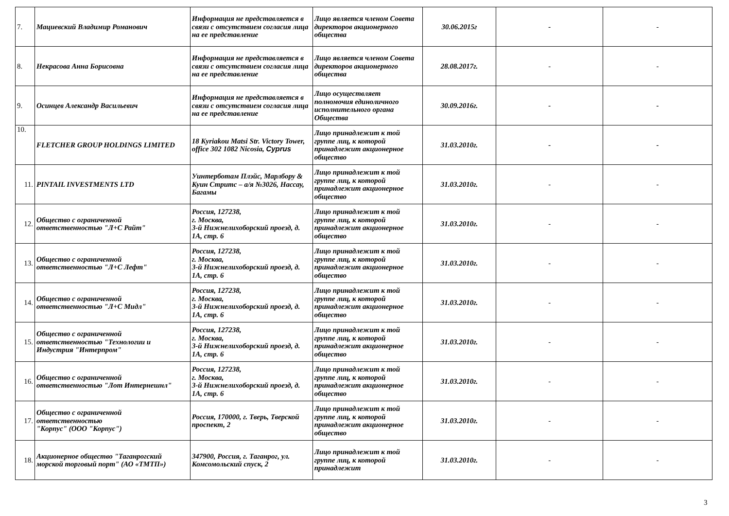| 7. | Мациевский Владимир Романович | Информация не представляется в связи с отсутствием согласия лица на ее представление | Лицо является членом Совета директоров акционерного общества | 30.06.2015г | - | - |
| 8. | Некрасова Анна Борисовна | Информация не представляется в связи с отсутствием согласия лица на ее представление | Лицо является членом Совета директоров акционерного общества | 28.08.2017г. | - | - |
| 9. | Осинцев Александр Васильевич | Информация не представляется в связи с отсутствием согласия лица на ее представление | Лицо осуществляет полномочия единоличного исполнительного органа Общества | 30.09.2016г. | - | - |
| 10. | FLETCHER GROUP HOLDINGS LIMITED | 18 Kyriakou Matsi Str. Victory Tower, office 302 1082 Nicosia, Cyprus | Лицо принадлежит к той группе лиц, к которой принадлежит акционерное общество | 31.03.2010г. | - | - |
| 11. | PINTAIL INVESTMENTS LTD | Уинтерботам Плэйс, Марлбору & Куин Стритс – а/я №3026, Нассау, Багамы | Лицо принадлежит к той группе лиц, к которой принадлежит акционерное общество | 31.03.2010г. | - | - |
| 12. | Общество с ограниченной ответственностью "Л+С Райт" | Россия, 127238, г. Москва, 3-й Нижнелихоборский проезд, д. 1А, стр. 6 | Лицо принадлежит к той группе лиц, к которой принадлежит акционерное общество | 31.03.2010г. | - | - |
| 13. | Общество с ограниченной ответственностью "Л+С Лефт" | Россия, 127238, г. Москва, 3-й Нижнелихоборский проезд, д. 1А, стр. 6 | Лицо принадлежит к той группе лиц, к которой принадлежит акционерное общество | 31.03.2010г. | - | - |
| 14. | Общество с ограниченной ответственностью "Л+С Мидл" | Россия, 127238, г. Москва, 3-й Нижнелихоборский проезд, д. 1А, стр. 6 | Лицо принадлежит к той группе лиц, к которой принадлежит акционерное общество | 31.03.2010г. | - | - |
| 15. | Общество с ограниченной ответственностью "Технологии и Индустрия "Интерпром" | Россия, 127238, г. Москва, 3-й Нижнелихоборский проезд, д. 1А, стр. 6 | Лицо принадлежит к той группе лиц, к которой принадлежит акционерное общество | 31.03.2010г. | - | - |
| 16. | Общество с ограниченной ответственностью "Лот Интернешнл" | Россия, 127238, г. Москва, 3-й Нижнелихоборский проезд, д. 1А, стр. 6 | Лицо принадлежит к той группе лиц, к которой принадлежит акционерное общество | 31.03.2010г. | - | - |
| 17. | Общество с ограниченной ответственностью "Корпус" (ООО "Корпус") | Россия, 170000, г. Тверь, Тверской проспект, 2 | Лицо принадлежит к той группе лиц, к которой принадлежит акционерное общество | 31.03.2010г. | - | - |
| 18. | Акционерное общество "Таганрогский морской торговый порт" (АО «ТМТП») | 347900, Россия, г. Таганрог, ул. Комсомольский спуск, 2 | Лицо принадлежит к той группе лиц, к которой принадлежит | 31.03.2010г. | - | - |
3